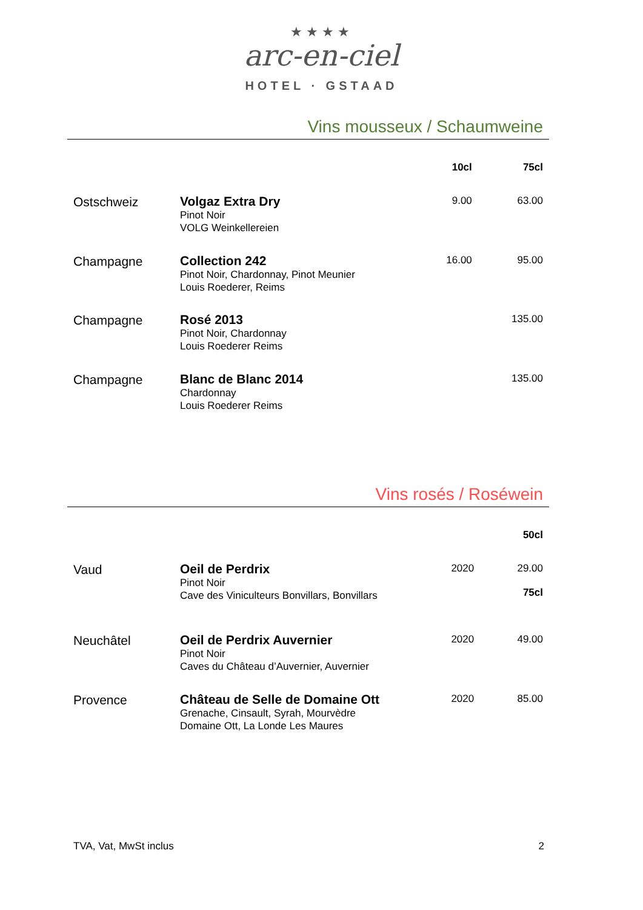★★★★
arc-en-ciel
HOTEL · GSTAAD
Vins mousseux / Schaumweine
| | | 10cl | 75cl |
| --- | --- | --- | --- |
| Ostschweiz | Volgaz Extra Dry Pinot Noir VOLG Weinkellereien | 9.00 | 63.00 |
| Champagne | Collection 242 Pinot Noir, Chardonnay, Pinot Meunier Louis Roederer, Reims | 16.00 | 95.00 |
| Champagne | Rosé 2013 Pinot Noir, Chardonnay Louis Roederer Reims | | 135.00 |
| Champagne | Blanc de Blanc 2014 Chardonnay Louis Roederer Reims | | 135.00 |
Vins rosés / Roséwein
| | | | 50cl |
| --- | --- | --- | --- |
| Vaud | Oeil de Perdrix Pinot Noir Cave des Viniculteurs Bonvillars, Bonvillars | 2020 | 29.00 75cl |
| Neuchâtel | Oeil de Perdrix Auvernier Pinot Noir Caves du Château d’Auvernier, Auvernier | 2020 | 49.00 |
| Provence | Château de Selle de Domaine Ott Grenache, Cinsault, Syrah, Mourvèdre Domaine Ott, La Londe Les Maures | 2020 | 85.00 |
TVA, Vat, MwSt inclus 2